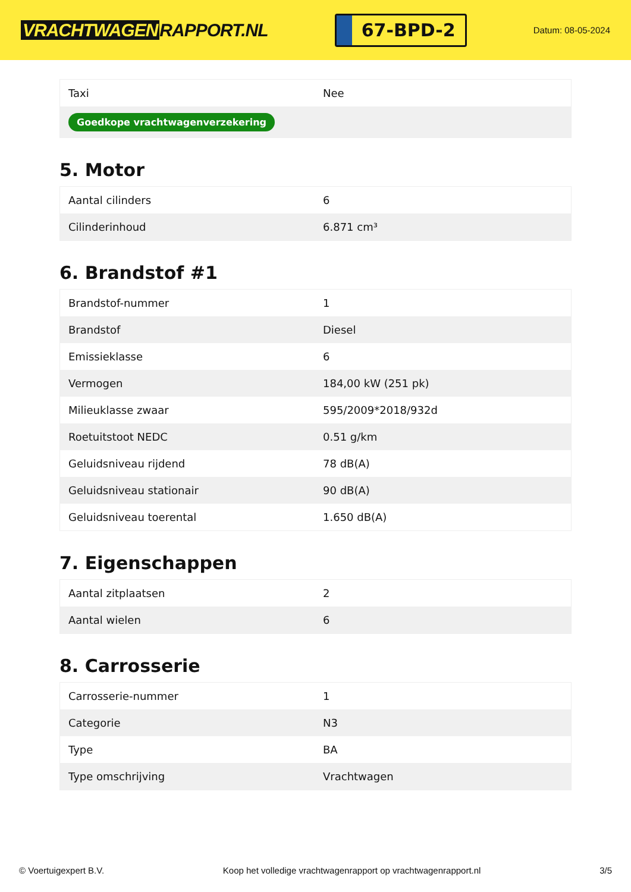VRACHTWAGEN RAPPORT.NL
67-BPD-2
Datum: 08-05-2024
| Taxi | Nee |
| Goedkope vrachtwagenverzekering | |
5. Motor
| Aantal cilinders | 6 |
| Cilinderinhoud | 6.871 cm³ |
6. Brandstof #1
| Brandstof-nummer | 1 |
| Brandstof | Diesel |
| Emissieklasse | 6 |
| Vermogen | 184,00 kW (251 pk) |
| Milieuklasse zwaar | 595/2009*2018/932d |
| Roetuitstoot NEDC | 0.51 g/km |
| Geluidsniveau rijdend | 78 dB(A) |
| Geluidsniveau stationair | 90 dB(A) |
| Geluidsniveau toerental | 1.650 dB(A) |
7. Eigenschappen
| Aantal zitplaatsen | 2 |
| Aantal wielen | 6 |
8. Carrosserie
| Carrosserie-nummer | 1 |
| Categorie | N3 |
| Type | BA |
| Type omschrijving | Vrachtwagen |
© Voertuigexpert B.V. Koop het volledige vrachtwagenrapport op vrachtwagenrapport.nl 3/5